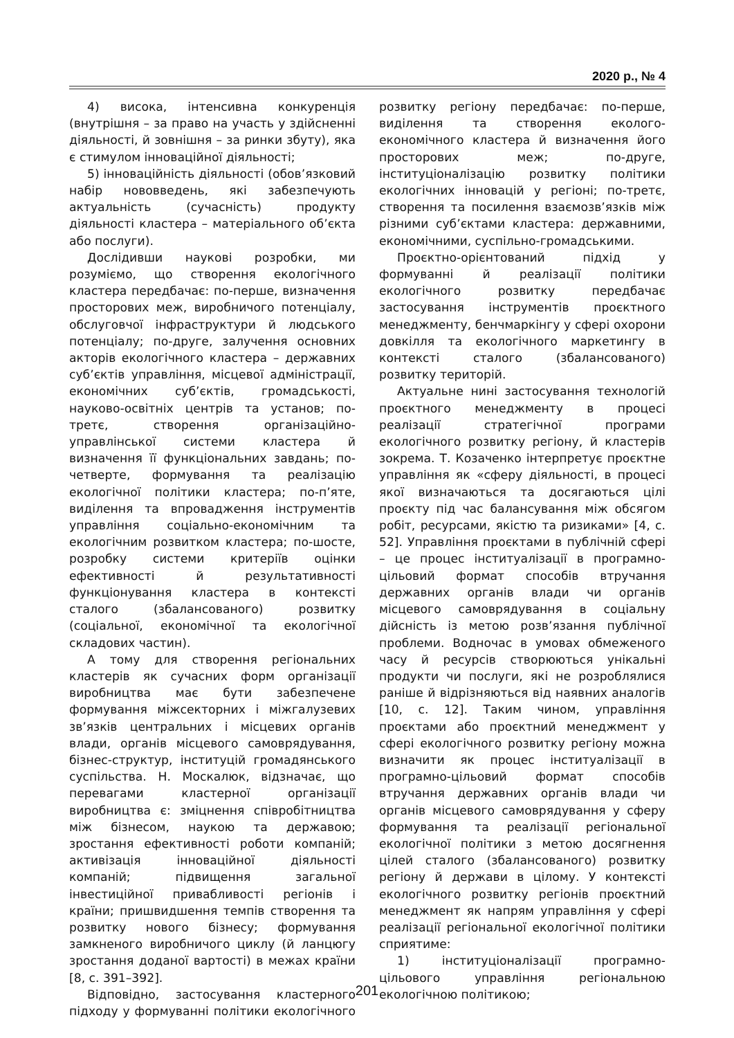2020 р., № 4
4) висока, інтенсивна конкуренція (внутрішня – за право на участь у здійсненні діяльності, й зовнішня – за ринки збуту), яка є стимулом інноваційної діяльності;
5) інноваційність діяльності (обов’язковий набір нововведень, які забезпечують актуальність (сучасність) продукту діяльності кластера – матеріального об’єкта або послуги).
Дослідивши наукові розробки, ми розуміємо, що створення екологічного кластера передбачає: по-перше, визначення просторових меж, виробничого потенціалу, обслуговчої інфраструктури й людського потенціалу; по-друге, залучення основних акторів екологічного кластера – державних суб’єктів управління, місцевої адміністрації, економічних суб’єктів, громадськості, науково-освітніх центрів та установ; по-третє, створення організаційно-управлінської системи кластера й визначення її функціональних завдань; по-четверте, формування та реалізацію екологічної політики кластера; по-п’яте, виділення та впровадження інструментів управління соціально-економічним та екологічним розвитком кластера; по-шосте, розробку системи критеріїв оцінки ефективності й результативності функціонування кластера в контексті сталого (збалансованого) розвитку (соціальної, економічної та екологічної складових частин).
А тому для створення регіональних кластерів як сучасних форм організації виробництва має бути забезпечене формування міжсекторних і міжгалузевих зв’язків центральних і місцевих органів влади, органів місцевого самоврядування, бізнес-структур, інституцій громадянського суспільства. Н. Москалюк, відзначає, що перевагами кластерної організації виробництва є: зміцнення співробітництва між бізнесом, наукою та державою; зростання ефективності роботи компаній; активізація інноваційної діяльності компаній; підвищення загальної інвестиційної привабливості регіонів і країни; пришвидшення темпів створення та розвитку нового бізнесу; формування замкненого виробничого циклу (й ланцюгу зростання доданої вартості) в межах країни [8, с. 391–392].
Відповідно, застосування кластерного підходу у формуванні політики екологічного розвитку регіону передбачає: по-перше, виділення та створення еколого-економічного кластера й визначення його просторових меж; по-друге, інституціоналізацію розвитку політики екологічних інновацій у регіоні; по-третє, створення та посилення взаємозв’язків між різними суб’єктами кластера: державними, економічними, суспільно-громадськими.
Проєктно-орієнтований підхід у формуванні й реалізації політики екологічного розвитку передбачає застосування інструментів проєктного менеджменту, бенчмаркінгу у сфері охорони довкілля та екологічного маркетингу в контексті сталого (збалансованого) розвитку територій.
Актуальне нині застосування технологій проєктного менеджменту в процесі реалізації стратегічної програми екологічного розвитку регіону, й кластерів зокрема. Т. Козаченко інтерпретує проєктне управління як «сферу діяльності, в процесі якої визначаються та досягаються цілі проєкту під час балансування між обсягом робіт, ресурсами, якістю та ризиками» [4, с. 52]. Управління проєктами в публічній сфері – це процес інституалізації в програмно-цільовий формат способів втручання державних органів влади чи органів місцевого самоврядування в соціальну дійсність із метою розв’язання публічної проблеми. Водночас в умовах обмеженого часу й ресурсів створюються унікальні продукти чи послуги, які не розроблялися раніше й відрізняються від наявних аналогів [10, с. 12]. Таким чином, управління проєктами або проєктний менеджмент у сфері екологічного розвитку регіону можна визначити як процес інституалізації в програмно-цільовий формат способів втручання державних органів влади чи органів місцевого самоврядування у сферу формування та реалізації регіональної екологічної політики з метою досягнення цілей сталого (збалансованого) розвитку регіону й держави в цілому. У контексті екологічного розвитку регіонів проєктний менеджмент як напрям управління у сфері реалізації регіональної екологічної політики сприятиме:
1) інституціоналізації програмно-цільового управління регіональною екологічною політикою;
201